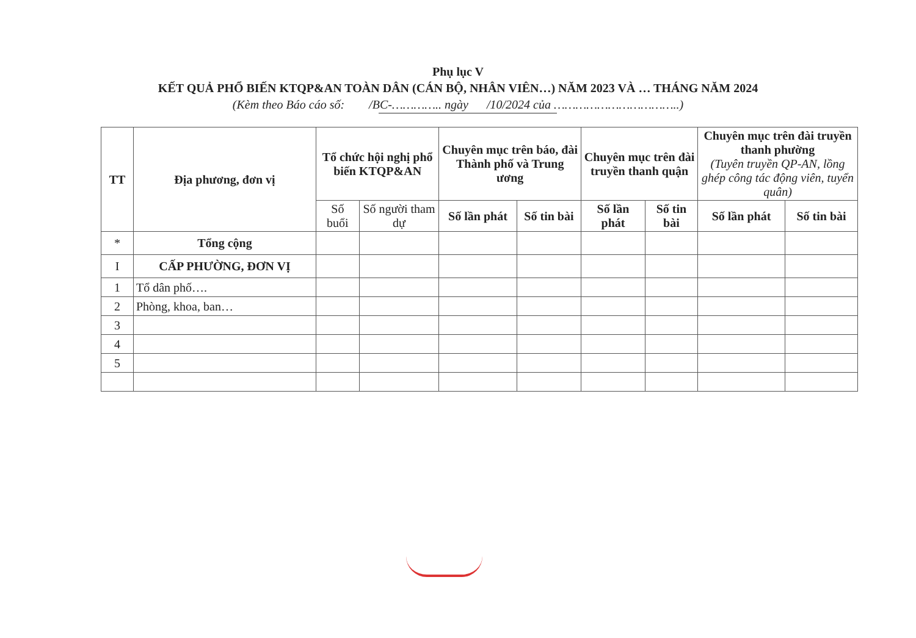Phụ lục V
KẾT QUẢ PHỔ BIẾN KTQP&AN TOÀN DÂN (CÁN BỘ, NHÂN VIÊN…) NĂM 2023 VÀ … THÁNG NĂM 2024
(Kèm theo Báo cáo số: /BC-………….. ngày /10/2024 của ……………………………..)
| TT | Địa phương, đơn vị | Tổ chức hội nghị phổ biến KTQP&AN | | Chuyên mục trên báo, đài Thành phố và Trung ương | | Chuyên mục trên đài truyền thanh quận | | Chuyên mục trên đài truyền thanh phường (Tuyên truyền QP-AN, lồng ghép công tác động viên, tuyển quân) | |
| --- | --- | --- | --- | --- | --- | --- | --- | --- | --- |
| | | Số buổi | Số người tham dự | Số lần phát | Số tin bài | Số lần phát | Số tin bài | Số lần phát | Số tin bài |
| * | Tổng cộng | | | | | | | | |
| I | CẤP PHƯỜNG, ĐƠN VỊ | | | | | | | | |
| 1 | Tổ dân phố…. | | | | | | | | |
| 2 | Phòng, khoa, ban… | | | | | | | | |
| 3 | | | | | | | | | |
| 4 | | | | | | | | | |
| 5 | | | | | | | | | |